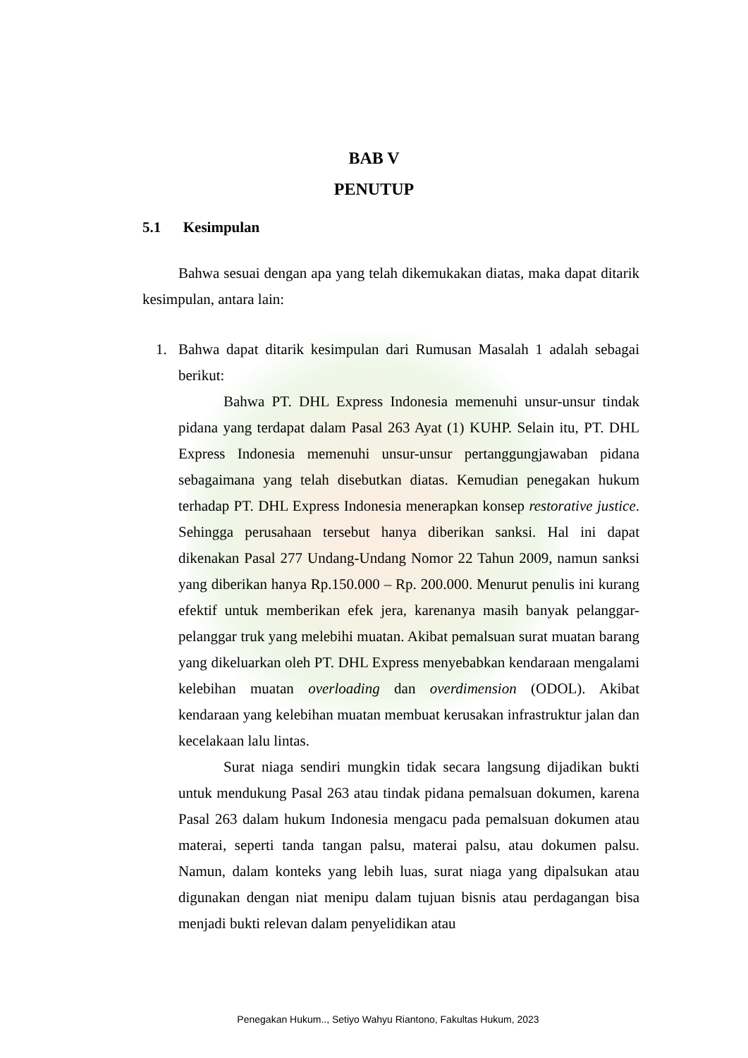BAB V
PENUTUP
5.1 Kesimpulan
Bahwa sesuai dengan apa yang telah dikemukakan diatas, maka dapat ditarik kesimpulan, antara lain:
1. Bahwa dapat ditarik kesimpulan dari Rumusan Masalah 1 adalah sebagai berikut:
Bahwa PT. DHL Express Indonesia memenuhi unsur-unsur tindak pidana yang terdapat dalam Pasal 263 Ayat (1) KUHP. Selain itu, PT. DHL Express Indonesia memenuhi unsur-unsur pertanggungjawaban pidana sebagaimana yang telah disebutkan diatas. Kemudian penegakan hukum terhadap PT. DHL Express Indonesia menerapkan konsep restorative justice. Sehingga perusahaan tersebut hanya diberikan sanksi. Hal ini dapat dikenakan Pasal 277 Undang-Undang Nomor 22 Tahun 2009, namun sanksi yang diberikan hanya Rp.150.000 – Rp. 200.000. Menurut penulis ini kurang efektif untuk memberikan efek jera, karenanya masih banyak pelanggar-pelanggar truk yang melebihi muatan. Akibat pemalsuan surat muatan barang yang dikeluarkan oleh PT. DHL Express menyebabkan kendaraan mengalami kelebihan muatan overloading dan overdimension (ODOL). Akibat kendaraan yang kelebihan muatan membuat kerusakan infrastruktur jalan dan kecelakaan lalu lintas.
Surat niaga sendiri mungkin tidak secara langsung dijadikan bukti untuk mendukung Pasal 263 atau tindak pidana pemalsuan dokumen, karena Pasal 263 dalam hukum Indonesia mengacu pada pemalsuan dokumen atau materai, seperti tanda tangan palsu, materai palsu, atau dokumen palsu. Namun, dalam konteks yang lebih luas, surat niaga yang dipalsukan atau digunakan dengan niat menipu dalam tujuan bisnis atau perdagangan bisa menjadi bukti relevan dalam penyelidikan atau
Penegakan Hukum.., Setiyo Wahyu Riantono, Fakultas Hukum, 2023